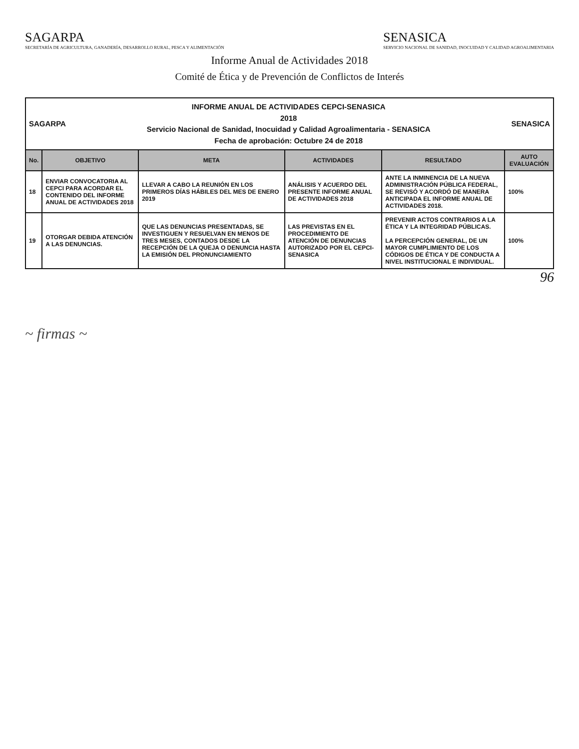SAGARPA
SECRETARÍA DE AGRICULTURA, GANADERÍA, DESARROLLO RURAL, PESCA Y ALIMENTACIÓN
SENASICA
SERVICIO NACIONAL DE SANIDAD, INOCUIDAD Y CALIDAD AGROALIMENTARIA
Informe Anual de Actividades 2018
Comité de Ética y de Prevención de Conflictos de Interés
| SAGARPA INFORME ANUAL DE ACTIVIDADES CEPCI-SENASICA 2018 Servicio Nacional de Sanidad, Inocuidad y Calidad Agroalimentaria - SENASICA Fecha de aprobación: Octubre 24 de 2018 SENASICA | | | | | |
| No. | OBJETIVO | META | ACTIVIDADES | RESULTADO | AUTO EVALUACIÓN |
| 18 | ENVIAR CONVOCATORIA AL CEPCI PARA ACORDAR EL CONTENIDO DEL INFORME ANUAL DE ACTIVIDADES 2018 | LLEVAR A CABO LA REUNIÓN EN LOS PRIMEROS DÍAS HÁBILES DEL MES DE ENERO 2019 | ANÁLISIS Y ACUERDO DEL PRESENTE INFORME ANUAL DE ACTIVIDADES 2018 | ANTE LA INMINENCIA DE LA NUEVA ADMINISTRACIÓN PÚBLICA FEDERAL, SE REVISÓ Y ACORDÓ DE MANERA ANTICIPADA EL INFORME ANUAL DE ACTIVIDADES 2018. | 100% |
| 19 | OTORGAR DEBIDA ATENCIÓN A LAS DENUNCIAS. | QUE LAS DENUNCIAS PRESENTADAS, SE INVESTIGUEN Y RESUELVAN EN MENOS DE TRES MESES, CONTADOS DESDE LA RECEPCIÓN DE LA QUEJA O DENUNCIA HASTA LA EMISIÓN DEL PRONUNCIAMIENTO | LAS PREVISTAS EN EL PROCEDIMIENTO DE ATENCIÓN DE DENUNCIAS AUTORIZADO POR EL CEPCI-SENASICA | PREVENIR ACTOS CONTRARIOS A LA ÉTICA Y LA INTEGRIDAD PÚBLICAS. LA PERCEPCIÓN GENERAL, DE UN MAYOR CUMPLIMIENTO DE LOS CÓDIGOS DE ÉTICA Y DE CONDUCTA A NIVEL INSTITUCIONAL E INDIVIDUAL. | 100% |
96
~ firmas ~